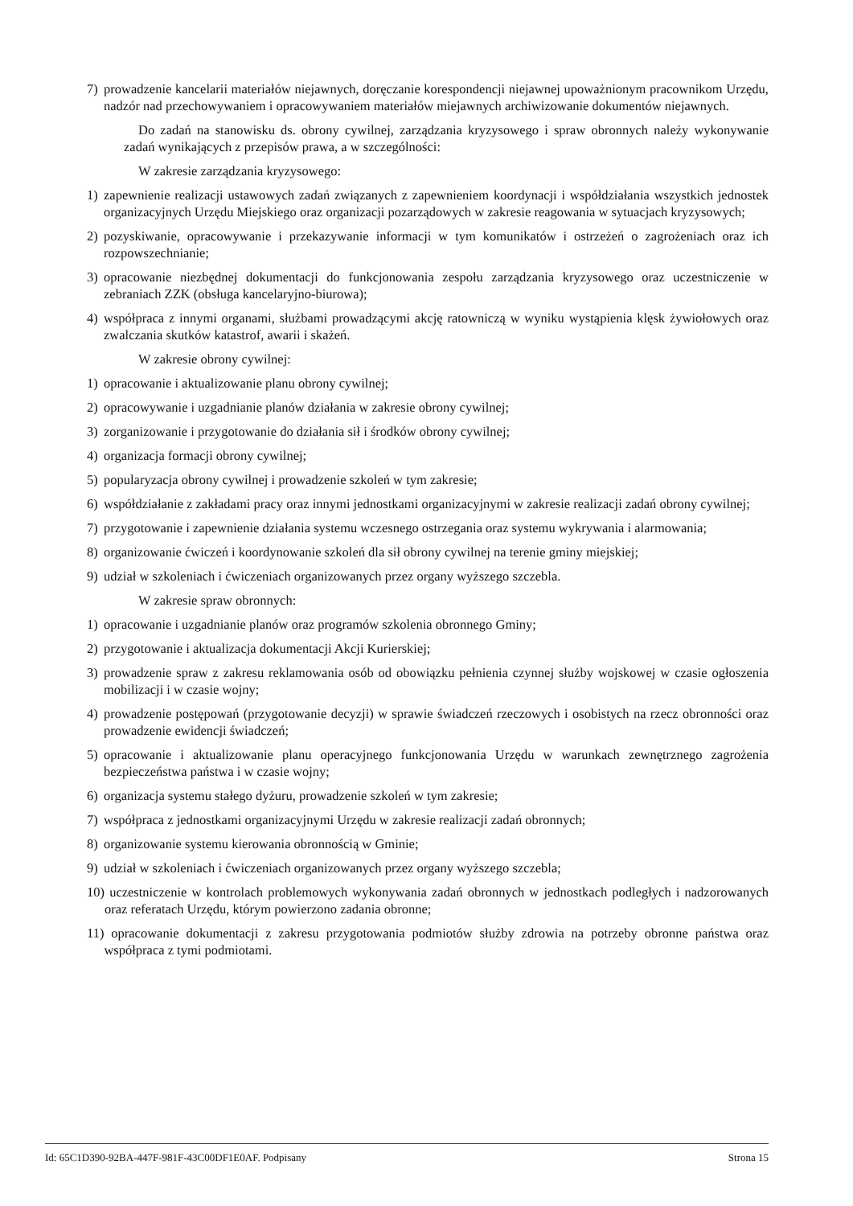7) prowadzenie kancelarii materiałów niejawnych, doręczanie korespondencji niejawnej upoważnionym pracownikom Urzędu, nadzór nad przechowywaniem i opracowywaniem materiałów miejawnych archiwizowanie dokumentów niejawnych.
Do zadań na stanowisku ds. obrony cywilnej, zarządzania kryzysowego i spraw obronnych należy wykonywanie zadań wynikających z przepisów prawa, a w szczególności:
W zakresie zarządzania kryzysowego:
1) zapewnienie realizacji ustawowych zadań związanych z zapewnieniem koordynacji i współdziałania wszystkich jednostek organizacyjnych Urzędu Miejskiego oraz organizacji pozarządowych w zakresie reagowania w sytuacjach kryzysowych;
2) pozyskiwanie, opracowywanie i przekazywanie informacji w tym komunikatów i ostrzeżeń o zagrożeniach oraz ich rozpowszechnianie;
3) opracowanie niezbędnej dokumentacji do funkcjonowania zespołu zarządzania kryzysowego oraz uczestniczenie w zebraniach ZZK (obsługa kancelaryjno-biurowa);
4) współpraca z innymi organami, służbami prowadzącymi akcję ratowniczą w wyniku wystąpienia klęsk żywiołowych oraz zwalczania skutków katastrof, awarii i skażeń.
W zakresie obrony cywilnej:
1) opracowanie i aktualizowanie planu obrony cywilnej;
2) opracowywanie i uzgadnianie planów działania w zakresie obrony cywilnej;
3) zorganizowanie i przygotowanie do działania sił i środków obrony cywilnej;
4) organizacja formacji obrony cywilnej;
5) popularyzacja obrony cywilnej i prowadzenie szkoleń w tym zakresie;
6) współdziałanie z zakładami pracy oraz innymi jednostkami organizacyjnymi w zakresie realizacji zadań obrony cywilnej;
7) przygotowanie i zapewnienie działania systemu wczesnego ostrzegania oraz systemu wykrywania i alarmowania;
8) organizowanie ćwiczeń i koordynowanie szkoleń dla sił obrony cywilnej na terenie gminy miejskiej;
9) udział w szkoleniach i ćwiczeniach organizowanych przez organy wyższego szczebla.
W zakresie spraw obronnych:
1) opracowanie i uzgadnianie planów oraz programów szkolenia obronnego Gminy;
2) przygotowanie i aktualizacja dokumentacji Akcji Kurierskiej;
3) prowadzenie spraw z zakresu reklamowania osób od obowiązku pełnienia czynnej służby wojskowej w czasie ogłoszenia mobilizacji i w czasie wojny;
4) prowadzenie postępowań (przygotowanie decyzji) w sprawie świadczeń rzeczowych i osobistych na rzecz obronności oraz prowadzenie ewidencji świadczeń;
5) opracowanie i aktualizowanie planu operacyjnego funkcjonowania Urzędu w warunkach zewnętrznego zagrożenia bezpieczeństwa państwa i w czasie wojny;
6) organizacja systemu stałego dyżuru, prowadzenie szkoleń w tym zakresie;
7) współpraca z jednostkami organizacyjnymi Urzędu w zakresie realizacji zadań obronnych;
8) organizowanie systemu kierowania obronnością w Gminie;
9) udział w szkoleniach i ćwiczeniach organizowanych przez organy wyższego szczebla;
10) uczestniczenie w kontrolach problemowych wykonywania zadań obronnych w jednostkach podległych i nadzorowanych oraz referatach Urzędu, którym powierzono zadania obronne;
11) opracowanie dokumentacji z zakresu przygotowania podmiotów służby zdrowia na potrzeby obronne państwa oraz współpraca z tymi podmiotami.
Id: 65C1D390-92BA-447F-981F-43C00DF1E0AF. Podpisany Strona 15